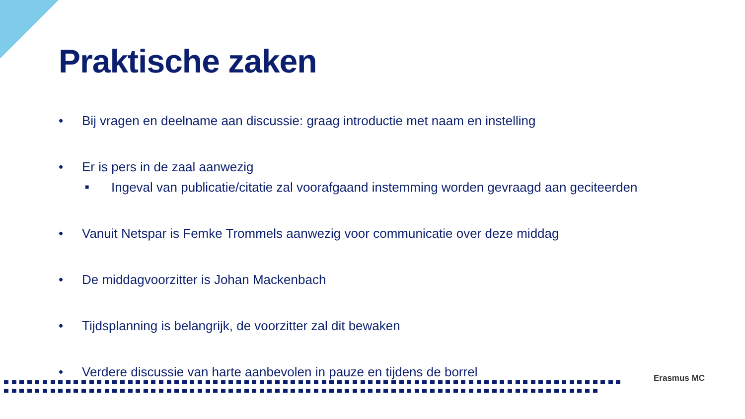Praktische zaken
• Bij vragen en deelname aan discussie: graag introductie met naam en instelling
• Er is pers in de zaal aanwezig
■ Ingeval van publicatie/citatie zal voorafgaand instemming worden gevraagd aan geciteerden
• Vanuit Netspar is Femke Trommels aanwezig voor communicatie over deze middag
• De middagvoorzitter is Johan Mackenbach
• Tijdsplanning is belangrijk, de voorzitter zal dit bewaken
• Verdere discussie van harte aanbevolen in pauze en tijdens de borrel
Erasmus MC